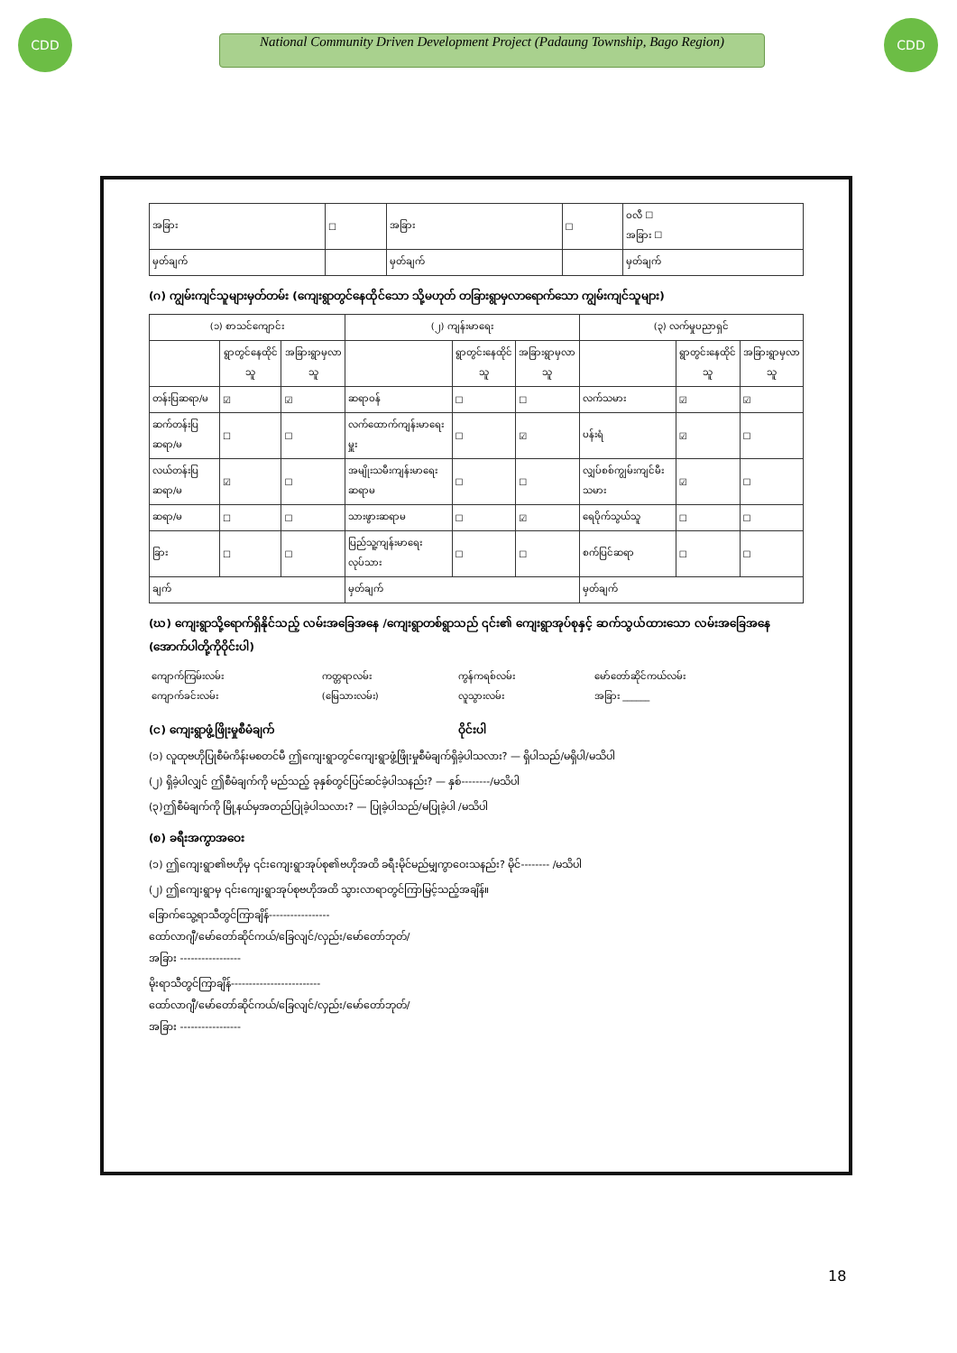CDD
National Community Driven Development Project (Padaung Township, Bago Region)
CDD
| အခြား | ☐ | အခြား | ☐ | ဝလီ ☐ အခြား ☐ |
| မှတ်ချက် | | မှတ်ချက် | | မှတ်ချက် |
(ဂ) ကျွမ်းကျင်သူများမှတ်တမ်း (ကျေးရွာတွင်နေထိုင်သော သို့မဟုတ် တခြားရွာမှလာရောက်သော ကျွမ်းကျင်သူများ)
| (၁) စာသင်ကျောင်း | | | (၂) ကျန်းမာရေး | | | (၃) လက်မှုပညာရှင် | | |
| --- | --- | --- | --- | --- | --- | --- | --- | --- |
| | ရွာတွင်နေထိုင်သူ | အခြားရွာမှလာသူ | | ရွာတွင်းနေထိုင်သူ | အခြားရွာမှလာသူ | | ရွာတွင်းနေထိုင်သူ | အခြားရွာမှလာသူ |
| တန်းပြဆရာ/မ | ☑ | ☑ | ဆရာဝန် | ☐ | ☐ | လက်သမား | ☑ | ☑ |
| ဆက်တန်းပြဆရာ/မ | ☐ | ☐ | လက်ထောက်ကျန်းမာရေးမှူး | ☐ | ☑ | ပန်းရံ | ☑ | ☐ |
| လယ်တန်းပြဆရာ/မ | ☑ | ☐ | အမျိုးသမီးကျန်းမာရေးဆရာမ | ☐ | ☐ | လျှပ်စစ်ကျွမ်းကျင်မီးသမား | ☑ | ☐ |
| ဆရာ/မ | ☐ | ☐ | သားဖွားဆရာမ | ☐ | ☑ | ရေပိုက်သွယ်သူ | ☐ | ☐ |
| ခြား | ☐ | ☐ | ပြည်သူ့ကျန်းမာရေးလုပ်သား | ☐ | ☐ | စက်ပြင်ဆရာ | ☐ | ☐ |
| ချက် | | | မှတ်ချက် | | | မှတ်ချက် | | |
(ဃ) ကျေးရွာသို့ရောက်ရှိနိုင်သည့် လမ်းအခြေအနေ /ကျေးရွာတစ်ရွာသည် ၎င်း၏ ကျေးရွာအုပ်စုနှင့် ဆက်သွယ်ထားသော လမ်းအခြေအနေ (အောက်ပါတို့ကိုဝိုင်းပါ)
| ကျောက်ကြမ်းလမ်း ကျောက်ခင်းလမ်း | ကတ္တရာလမ်း (မြေသားလမ်း) | ကွန်ကရစ်လမ်း လူသွားလမ်း | မော်တော်ဆိုင်ကယ်လမ်း အခြား ______ |
(င) ကျေးရွာဖွံ့ဖြိုးမှုစီမံချက် ဝိုင်းပါ
(၁) လူထုဗဟိုပြုစီမံကိန်းမစတင်မီ ဤကျေးရွာတွင်ကျေးရွာဖွံ့ဖြိုးမှုစီမံချက်ရှိခဲ့ပါသလား? — ရှိပါသည်/မရှိပါ/မသိပါ
(၂) ရှိခဲ့ပါလျှင် ဤစီမံချက်ကို မည်သည့် ခုနှစ်တွင်ပြင်ဆင်ခဲ့ပါသနည်း? — နှစ်--------/မသိပါ
(၃)ဤစီမံချက်ကို မြို့နယ်မှအတည်ပြုခဲ့ပါသလား? — ပြုခဲ့ပါသည်/မပြုခဲ့ပါ /မသိပါ
(စ) ခရီးအကွာအဝေး
(၁) ဤကျေးရွာ၏ဗဟိုမှ ၎င်းကျေးရွာအုပ်စု၏ဗဟိုအထိ ခရီးမိုင်မည်မျှကွာဝေးသနည်း? မိုင်-------- /မသိပါ
(၂) ဤကျေးရွာမှ ၎င်းကျေးရွာအုပ်စုဗဟိုအထိ သွားလာရာတွင်ကြာမြင့်သည့်အချိန်။
ခြောက်သွေ့ရာသီတွင်ကြာချိန်-----------------
ထော်လာဂျီ/မော်တော်ဆိုင်ကယ်/ခြေလျင်/လှည်း/မော်တော်ဘုတ်/
အခြား -----------------
မိုးရာသီတွင်ကြာချိန်-------------------------
ထော်လာဂျီ/မော်တော်ဆိုင်ကယ်/ခြေလျင်/လှည်း/မော်တော်ဘုတ်/
အခြား -----------------
18